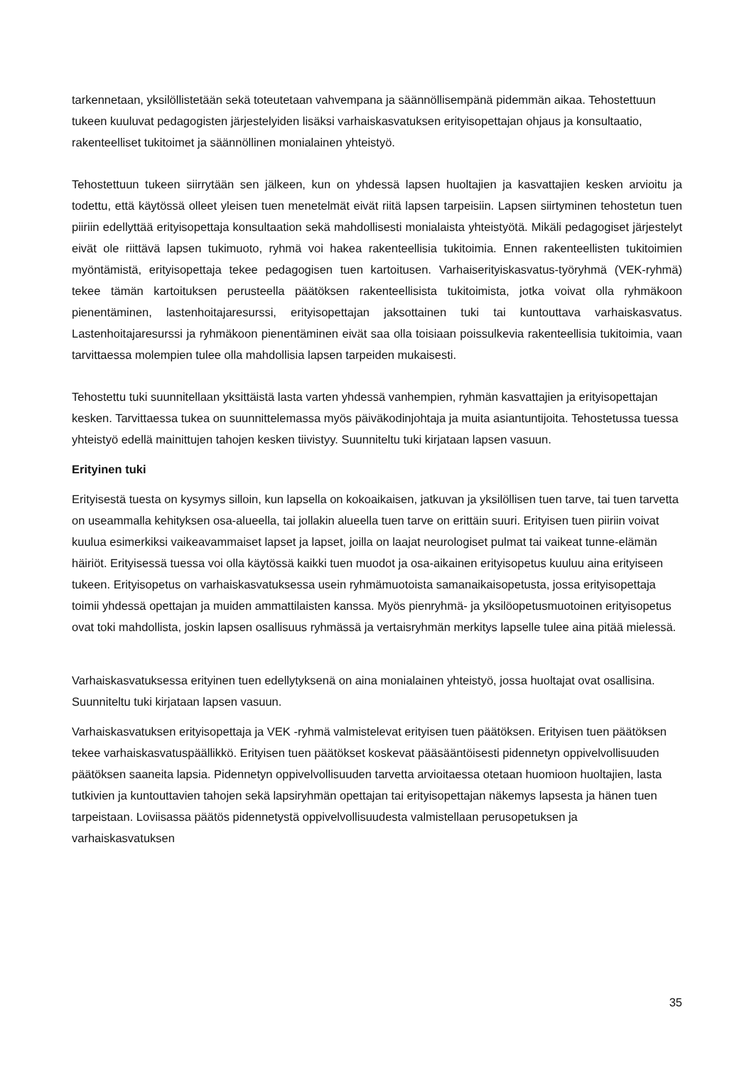tarkennetaan, yksilöllistetään sekä toteutetaan vahvempana ja säännöllisempänä pidemmän aikaa. Tehostettuun tukeen kuuluvat pedagogisten järjestelyiden lisäksi varhaiskasvatuksen erityisopettajan ohjaus ja konsultaatio, rakenteelliset tukitoimet ja säännöllinen monialainen yhteistyö.
Tehostettuun tukeen siirrytään sen jälkeen, kun on yhdessä lapsen huoltajien ja kasvattajien kesken arvioitu ja todettu, että käytössä olleet yleisen tuen menetelmät eivät riitä lapsen tarpeisiin. Lapsen siirtyminen tehostetun tuen piiriin edellyttää erityisopettaja konsultaation sekä mahdollisesti monialaista yhteistyötä. Mikäli pedagogiset järjestelyt eivät ole riittävä lapsen tukimuoto, ryhmä voi hakea rakenteellisia tukitoimia. Ennen rakenteellisten tukitoimien myöntämistä, erityisopettaja tekee pedagogisen tuen kartoitusen. Varhaiserityiskasvatus-työryhmä (VEK-ryhmä) tekee tämän kartoituksen perusteella päätöksen rakenteellisista tukitoimista, jotka voivat olla ryhmäkoon pienentäminen, lastenhoitajaresurssi, erityisopettajan jaksottainen tuki tai kuntouttava varhaiskasvatus. Lastenhoitajaresurssi ja ryhmäkoon pienentäminen eivät saa olla toisiaan poissulkevia rakenteellisia tukitoimia, vaan tarvittaessa molempien tulee olla mahdollisia lapsen tarpeiden mukaisesti.
Tehostettu tuki suunnitellaan yksittäistä lasta varten yhdessä vanhempien, ryhmän kasvattajien ja erityisopettajan kesken. Tarvittaessa tukea on suunnittelemassa myös päiväkodinjohtaja ja muita asiantuntijoita. Tehostetussa tuessa yhteistyö edellä mainittujen tahojen kesken tiivistyy. Suunniteltu tuki kirjataan lapsen vasuun.
Erityinen tuki
Erityisestä tuesta on kysymys silloin, kun lapsella on kokoaikaisen, jatkuvan ja yksilöllisen tuen tarve, tai tuen tarvetta on useammalla kehityksen osa-alueella, tai jollakin alueella tuen tarve on erittäin suuri. Erityisen tuen piiriin voivat kuulua esimerkiksi vaikeavammaiset lapset ja lapset, joilla on laajat neurologiset pulmat tai vaikeat tunne-elämän häiriöt. Erityisessä tuessa voi olla käytössä kaikki tuen muodot ja osa-aikainen erityisopetus kuuluu aina erityiseen tukeen. Erityisopetus on varhaiskasvatuksessa usein ryhmämuotoista samanaikaisopetusta, jossa erityisopettaja toimii yhdessä opettajan ja muiden ammattilaisten kanssa. Myös pienryhmä- ja yksilöopetusmuotoinen erityisopetus ovat toki mahdollista, joskin lapsen osallisuus ryhmässä ja vertaisryhmän merkitys lapselle tulee aina pitää mielessä.
Varhaiskasvatuksessa erityinen tuen edellytyksenä on aina monialainen yhteistyö, jossa huoltajat ovat osallisina. Suunniteltu tuki kirjataan lapsen vasuun.
Varhaiskasvatuksen erityisopettaja ja VEK -ryhmä valmistelevat erityisen tuen päätöksen. Erityisen tuen päätöksen tekee varhaiskasvatuspäällikkö. Erityisen tuen päätökset koskevat pääsääntöisesti pidennetyn oppivelvollisuuden päätöksen saaneita lapsia. Pidennetyn oppivelvollisuuden tarvetta arvioitaessa otetaan huomioon huoltajien, lasta tutkivien ja kuntouttavien tahojen sekä lapsiryhmän opettajan tai erityisopettajan näkemys lapsesta ja hänen tuen tarpeistaan. Loviisassa päätös pidennetystä oppivelvollisuudesta valmistellaan perusopetuksen ja varhaiskasvatuksen
35